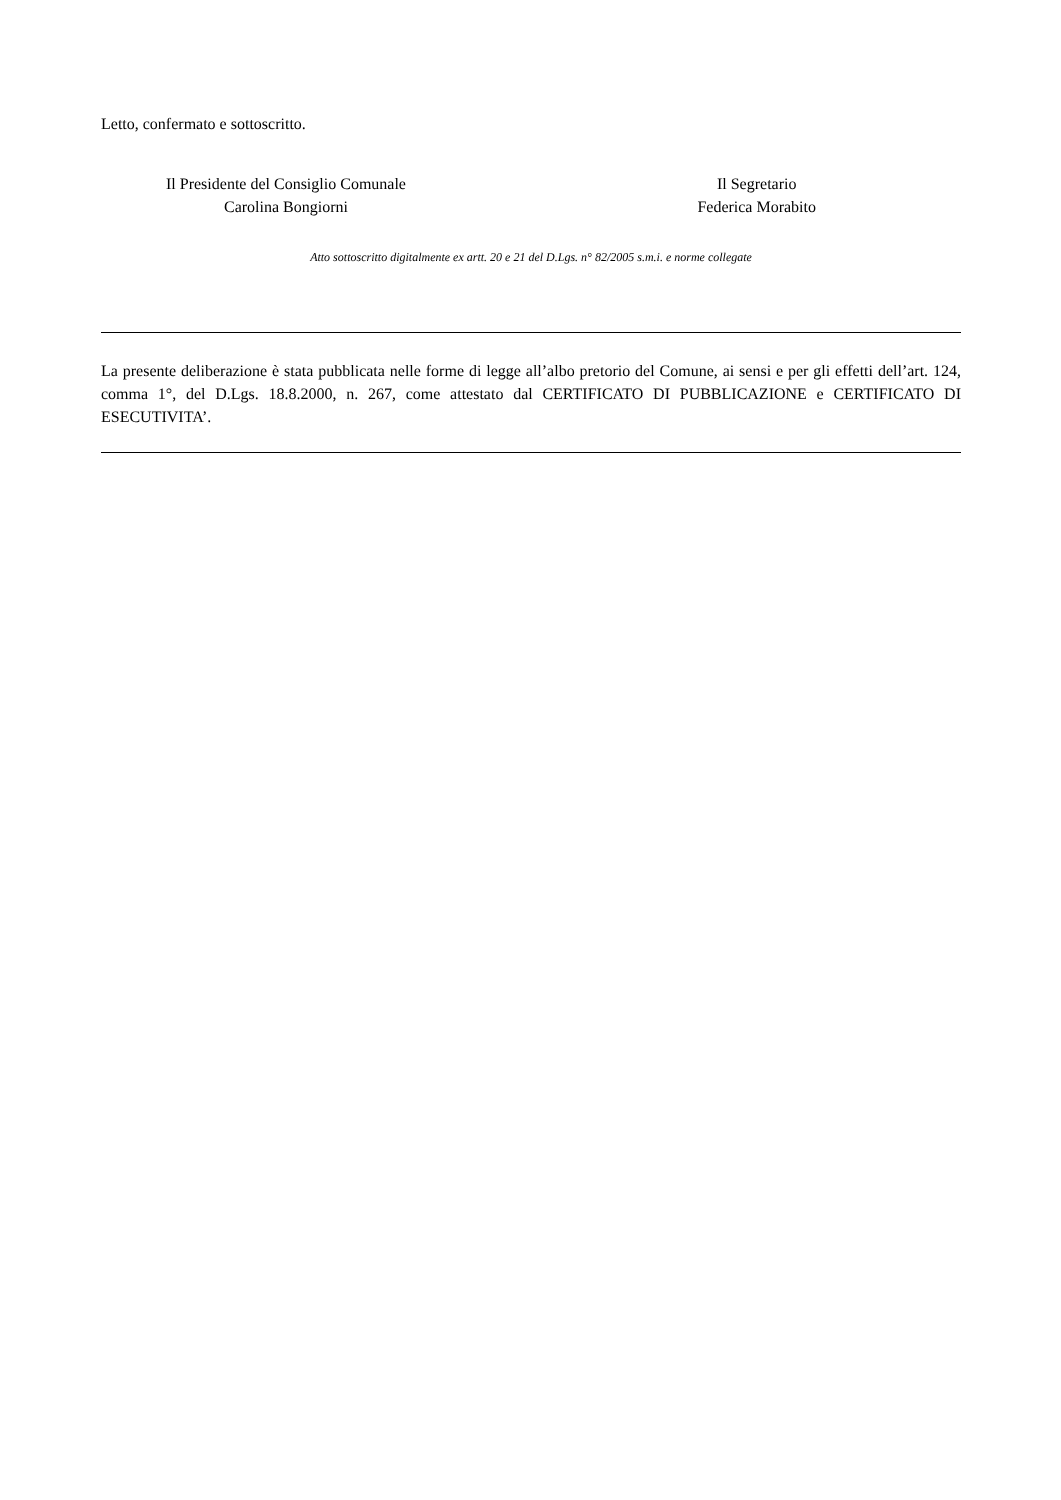Letto, confermato e sottoscritto.
Il Presidente del Consiglio Comunale
Carolina Bongiorni
Il Segretario
Federica Morabito
Atto sottoscritto digitalmente ex artt. 20 e 21 del D.Lgs. n° 82/2005 s.m.i. e norme collegate
La presente deliberazione è stata pubblicata nelle forme di legge all’albo pretorio del Comune, ai sensi e per gli effetti dell’art. 124, comma 1°, del D.Lgs. 18.8.2000, n. 267, come attestato dal CERTIFICATO DI PUBBLICAZIONE e CERTIFICATO DI ESECUTIVITA’.